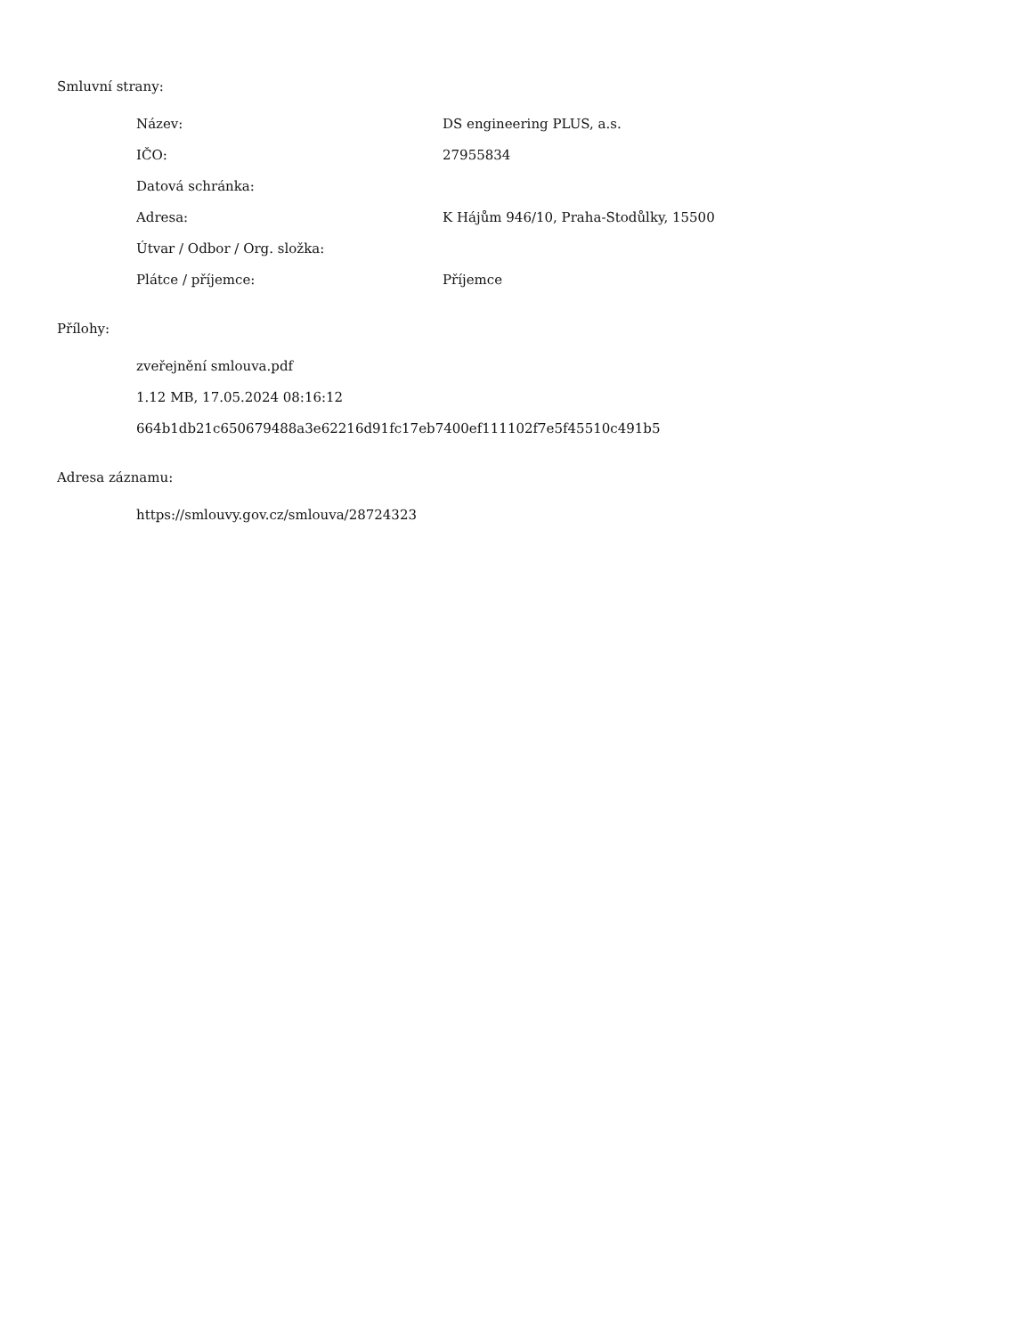Smluvní strany:
| Název: | DS engineering PLUS, a.s. |
| IČO: | 27955834 |
| Datová schránka: | |
| Adresa: | K Hájům 946/10, Praha-Stodůlky, 15500 |
| Útvar / Odbor / Org. složka: | |
| Plátce / příjemce: | Příjemce |
Přílohy:
zveřejnění smlouva.pdf
1.12 MB, 17.05.2024 08:16:12
664b1db21c650679488a3e62216d91fc17eb7400ef111102f7e5f45510c491b5
Adresa záznamu:
https://smlouvy.gov.cz/smlouva/28724323